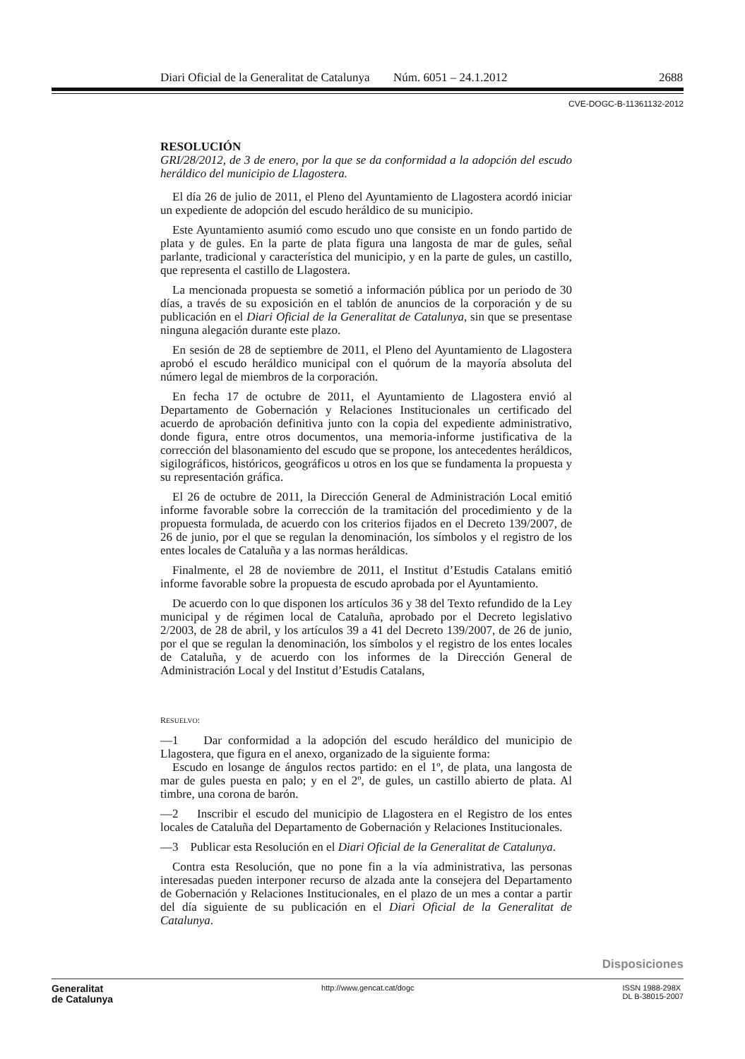Diari Oficial de la Generalitat de Catalunya Núm. 6051 – 24.1.2012 2688
CVE-DOGC-B-11361132-2012
RESOLUCIÓN
GRI/28/2012, de 3 de enero, por la que se da conformidad a la adopción del escudo heráldico del municipio de Llagostera.
El día 26 de julio de 2011, el Pleno del Ayuntamiento de Llagostera acordó iniciar un expediente de adopción del escudo heráldico de su municipio.
Este Ayuntamiento asumió como escudo uno que consiste en un fondo partido de plata y de gules. En la parte de plata figura una langosta de mar de gules, señal parlante, tradicional y característica del municipio, y en la parte de gules, un castillo, que representa el castillo de Llagostera.
La mencionada propuesta se sometió a información pública por un periodo de 30 días, a través de su exposición en el tablón de anuncios de la corporación y de su publicación en el Diari Oficial de la Generalitat de Catalunya, sin que se presentase ninguna alegación durante este plazo.
En sesión de 28 de septiembre de 2011, el Pleno del Ayuntamiento de Llagostera aprobó el escudo heráldico municipal con el quórum de la mayoría absoluta del número legal de miembros de la corporación.
En fecha 17 de octubre de 2011, el Ayuntamiento de Llagostera envió al Departamento de Gobernación y Relaciones Institucionales un certificado del acuerdo de aprobación definitiva junto con la copia del expediente administrativo, donde figura, entre otros documentos, una memoria-informe justificativa de la corrección del blasonamiento del escudo que se propone, los antecedentes heráldicos, sigilográficos, históricos, geográficos u otros en los que se fundamenta la propuesta y su representación gráfica.
El 26 de octubre de 2011, la Dirección General de Administración Local emitió informe favorable sobre la corrección de la tramitación del procedimiento y de la propuesta formulada, de acuerdo con los criterios fijados en el Decreto 139/2007, de 26 de junio, por el que se regulan la denominación, los símbolos y el registro de los entes locales de Cataluña y a las normas heráldicas.
Finalmente, el 28 de noviembre de 2011, el Institut d’Estudis Catalans emitió informe favorable sobre la propuesta de escudo aprobada por el Ayuntamiento.
De acuerdo con lo que disponen los artículos 36 y 38 del Texto refundido de la Ley municipal y de régimen local de Cataluña, aprobado por el Decreto legislativo 2/2003, de 28 de abril, y los artículos 39 a 41 del Decreto 139/2007, de 26 de junio, por el que se regulan la denominación, los símbolos y el registro de los entes locales de Cataluña, y de acuerdo con los informes de la Dirección General de Administración Local y del Institut d’Estudis Catalans,
RESUELVO:
—1 Dar conformidad a la adopción del escudo heráldico del municipio de Llagostera, que figura en el anexo, organizado de la siguiente forma:
Escudo en losange de ángulos rectos partido: en el 1º, de plata, una langosta de mar de gules puesta en palo; y en el 2º, de gules, un castillo abierto de plata. Al timbre, una corona de barón.
—2 Inscribir el escudo del municipio de Llagostera en el Registro de los entes locales de Cataluña del Departamento de Gobernación y Relaciones Institucionales.
—3 Publicar esta Resolución en el Diari Oficial de la Generalitat de Catalunya.
Contra esta Resolución, que no pone fin a la vía administrativa, las personas interesadas pueden interponer recurso de alzada ante la consejera del Departamento de Gobernación y Relaciones Institucionales, en el plazo de un mes a contar a partir del día siguiente de su publicación en el Diari Oficial de la Generalitat de Catalunya.
Disposiciones
Generalitat
de Catalunya
http://www.gencat.cat/dogc ISSN 1988-298X
DL B-38015-2007